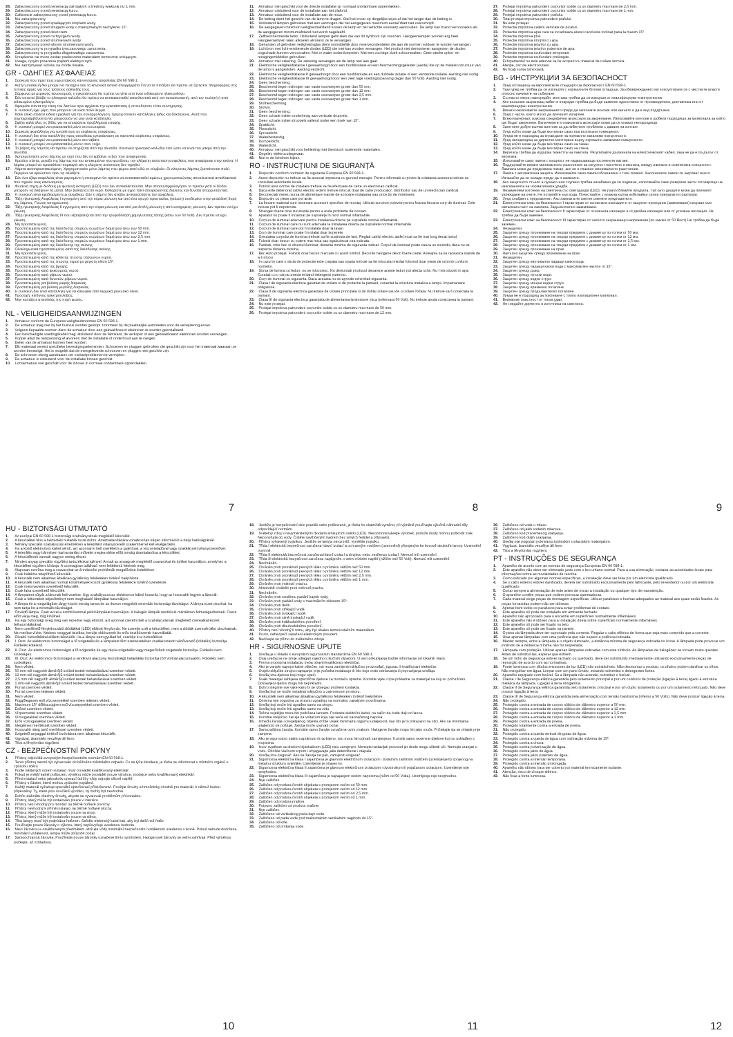28. Zabezpieczony przed penetracją ciał stałych o średnicy większej niż 1 mm.
29. Zabezpieczony przed penetracją kurzu.
30. Całkowicie zabezpieczony przed penetracją kurzu.
31. Nie zabezpieczony.
32. Zabezpieczony przed spadającymi kroplami wody.
33. Zabezpieczony przed strugami wody o maksymalnym nachyleniu 15°.
34. Zabezpieczony przed deszczem.
35. Zabezpieczony przed rozbryzgami wody.
36. Zabezpieczony przed strumieniami wody.
37. Zabezpieczony przed silnymi strumieniami wody.
38. Zabezpieczony w przypadku tymczasowego zanurzenia.
39. Zabezpieczony w przypadku dlugotrwałego zanurzenia.
40. Urządzenie nie może zostac powleczone materiałem termicznie izolującym.
41. Uwaga, ryzyko porażenia prądem elektrycznym.
42. Nie zatrzymywać wzroku na źródle światła.
GR - ΟΔΗΓΙΕΣ ΑΣΦΑΛΕΙΑΣ
1. Συσκευή που τηρεί τους ευρωπαϊκούς κανονισμούς ασφαλείας EN 60 598-1.
2. Αυτή η συσκευή δεν μπορεί να πεταχτεί σαν τα κανονικά αστικά απορρίμματα Για να τα πετάξετε θα πρέπει να ζητήσετε πληροφορίες στις τοπικές αρχές για τους τρόπους σύλλεξής τους.
3. Σύμφωνα με μερικούς κανονισμούς η εγκατάσταση θα πρέπει να γίνει από έναν ειδικευμένο ηλεκτρολόγο.
4. Εάν υποστεί βλάβη το ηλεκτρικό καλώδιο θα πρέπει να αντικατασταθεί αποκλειστικά από τον κατασκευαστή, από τον πωλητή ή από ειδικευμένο ηλεκτρολόγο.
5. Αφαιρείτε πάντα την τάση του δικτύου πριν αρχίσετε την εγκατάσταση ή οποιοδήποτε τύπο συντήρησης.
6. Η συσκευή έχει μέρη που μπορούν να είναι πολύ θερμά.
7. Κάθε υλικό απαιτεί ειδικά εργαλεία για την συναρμολόγηση. Χρησιμοποιείτε κατάλληλες βίδες και δακτύλιους. Αυτά που συμπεριλαμβάνονται θα μπορούσαν να μην είναι κατάλληλα.
8. Σφίξτε καλά όλες τις βίδες για να αποφύγετε προβλήματα επαφής.
9. Η συσκευή μπορεί να εγκατασταθεί μόνο στο εσωτερικό.
10. Συσκευή ακατάλληλη για τοποθέτηση σε εύφλεκτες επιφάνειες.
11. Η συσκευή δεν είναι κατάλληλη προς απευθείας εγκατάσταση σε κανονικά εύφλεκτες επιφάνειες.
12. Η συσκευή μπορεί να εγκατασταθεί μόνο στο ταβάνι.
13. Η συσκευή μπορεί να εγκατασταθεί μόνον στον τοίχο.
14. Το βάρος της λάμπας θα πρέπει να στηρίζεται από την αλυσίδα. Κανονικό ηλεκτρικό καλώδιο έτσι ώστε να είναι πιο μακρύ από την αλυσίδα.
15. Χρησιμοποιείτε μόνο λάμπες με ισχύ που δεν υπερβαίνει οι βατ που αναφέρονται.
16. Κρατάτε πάντα, μεταξύ της λάμπας και του αντικειμένου που φωτίζεται, την ελάχιστη απόσταση ασφαλείας που αναφέρεται στην εικόνα. Η λάμπα μπορεί να προκαλέσει πυρκαγιά εάν η ελάχιστη απόσταση δεν τηρηθεί.
17. Λάμπα αυτοπροστατευόμενη. Χρησιμοποιείτε μόνο λάμπες που φέρου αυτό εδώ το σύμβολο. Οι αλογόνες λάμπες ζεσταίνονται πολύ. Περιμένε να κρυώσουν πριν τις αλλάξετε.
18. Εάν ένα τζάμι ασφαλείας είναι ραγισμένο ή σπασμένο θα πρέπει να αντικατασταθεί αμέσως χρησιμοποιώντας αποκλειστικά ανταλλακτικά που τηρούν τους κανονισμούς.
19. Φωτεινή πηγή με διόδους με φωτεινή εκπομπή (LED) που δεν αντικαθίστούνται. Μην αποσυναρμολογήστε το προϊόν γιατί οι δίοδοι μπορούν να βλάψουν τα μάτια. Μην βυθίζεται στο νερό. Καθαρίστε με υγρό πανί αποφεύγοντας διαλυτές και δυνατά απορρυπαντικά.
20. Η συσκευή είναι εφοδιασμένη με ασφάλεια. Εάν η λάμπα δεν ανάβει αντικαταστήστε την ασφάλεια.
21. Τάξη ηλεκτρικής Ασφάλειας Ι εγγυημένη από την κύρια μόνωση και από ένα αγωγό προστασίας (γείωση) συνδεμένο στην μεταλλική δομή της λάμπας. Γείωση υποχρεωτική.
22. Τάξη ηλεκτρικής Ασφάλειας ΙΙ εγγυημένη από την κύρια μόνωση και από μια διπλή μόνωση ή από ενισχυμένη μόνωση. Δεν πρέπει να έχει γείωση.
23. Τάξη ηλεκτρικής Ασφάλειας ΙΙΙ που εξασφαλίζεται από την τροφοδότηση χαμηλώτατης τάσης (κάτω των 50 Volt). Δεν πρέπει να έχει γείωση.
24. Μη προστατευμένη.
25. Προστατευμένη κατά της διείσδυσης στερεών σωμάτων διαμέτρου άνω των 50 mm.
26. Προστατευμένη κατά της διείσδυσης στερεών σωμάτων διαμέτρου άνω των 12 mm.
27. Προστατευμένη κατά της διείσδυσης στερεών σωμάτων διαμέτρου άνω των 2,5 mm.
28. Προστατευμένη κατά της διείσδυσης στερεών σωμάτων διαμέτρου άνω των 1 mm.
29. Προστατευμένη κατά της διείσδυσης της σκόνης.
30. Ολοκληρωτικά προστατευμένη κατά της διείσδυσης σκόνης.
31. Μη προστατευμένη.
32. Προστατευμένη κατά της κάθετης πτώσης σταγώνων νερού.
33. Προστατευμένη κατά της πτώσης νερού με μέγιστη κλίση 15º.
34. Προστατευμένη κατά της βροχής.
35. Προστατευμένη κατά ψεκασμούς νερού.
36. Προστατευμένη κατά ρίψεων νερού.
37. Προστατευμένη κατά δυνατών ρίψεων νερού.
38. Προστατευμένη για βύθιση μικρής διάρκειας.
39. Προστατευμένη για βύθιση μεγάλης διαρκείας.
40. Η συσκευή δεν είναι κατάλληλη για να καλυφθεί από θερμικά μονωτικό υλικό.
41. Προσοχή, κίνδυνος ηλεκτροπληξίας.
42. Μην κοιτάζετε απευθείας την πηγή φωτός.
NL - VEILIGHEIDSAANWIJZINGEN
1. Armatuur conform de Europese veiligheidsnormen EN 60 598-1.
2. De armatuur mag niet bij het huisvuil worden gestopt. Informeer bij de plaatselijke autoriteiten voor de verwijdering ervan.
3. Volgens bepaalde normen dient de armatuur door een gekwalificeerd elektricien te worden geïnstalleerd.
4. Een beschadigde voedingskabel mag uitsluitend door de fabrikant, de verkoper of een gekwalificeerd elektricien worden vervangen.
5. Koppel altijd de netspanning af alvorens met de installatie of onderhoud aan te vangen.
6. Delen van de armatuur kunnen heet worden.
7. Elk materiaal vereist specifieke bevestigingselementen. Schroeven en pluggen gebruiken die geschikt zijn voor het materiaal waaraan ze worden bevestigd. Het is mogelijk dat de meegeleverde schroeven en pluggen niet geschikt zijn.
8. De schroeven stevig aandraaien om contactproblemen te vermijden.
9. De armatuur is uitsluitend voor de installatie binnen geschikt.
10. Lichtarmatuur niet geschikt voor de inbouw in normaal ontvlambare oppervlakken
7
11. Armatuur niet geschikt voor de directe installatie op normaal ontvlambare oppervlakken.
12. Armatuur uitsluitend voor de installatie aan het plafond.
13. Armatuur uitsluitend voor de installatie aan de muur.
14. De ketting dient het gewicht van de lamp te dragen. Stel het snoer op dergelijke wijze af dat het langer dan de ketting is.
15. Uitsluitend lampen gebruiken met een vermogen dat het aangegeven maximum aantal Watt niet overschrijdt.
16. De aangegeven minimum veiligheidsafstand tussen de lamp en het verlichte voorwerp aanhouden. De lamp kan brand veroorzaken als de aangegeven minimumafstand niet wordt nageleefd.
17. Zelfbeschermende lamp. Uitsluitend lampen gebruiken die van dit symbool zijn voorzien. Halogeenlampen worden erg heet. Halogeenlampen laten afkoelen alvorens ze te vervangen.
18. Gebarsten of gebroken veiligheidsglas dient onmiddellijk door reserveonderdelen die aan de normen voldoen te worden vervangen.
19. Lichtbron met licht-emitterende diodes (LED) die niet kan worden vervangen. Het product niet demonteren aangezien de diodes oogschade kunnen veroorzaken. Niet in water onderdompelen. Met een vochtige doek schoonmaken. Geen sterke oplos- en reinigingsmiddelen gebruiken.
20. Armatuur met zekering. De zekering vervangen als de lamp niet aan gaat.
21. Elektrische veiligheidsklasse I gewaarborgd door een hoofdisolatie en een beschermingsgeleider (aarde) die op de metalen structuur van de lamp is aangesloten. Aarding verplicht.
22. Elektrische veiligheidsklasse II gewaarborgd door een hoofdisolatie en een dubbele isolatie of een versterkte isolatie. Aarding niet nodig.
23. Elektrische veiligheidsklasse III gewaarborgd door een zeer lage voedingsspanning (lager dan 50 Volt). Aarding niet nodig.
24. Geen bescherming.
25. Beschermd tegen indringen van vaste voorwerpen groter dan 50 mm.
26. Beschermd tegen indringen van vaste voorwerpen groter dan 12 mm.
27. Beschermd tegen indringen van vaste voorwerpen groter dan 2,5 mm.
28. Beschermd tegen indringen van vaste voorwerpen groter dan 1 mm.
29. Stofbescherming.
30. Stofvrij.
31. Geen bescherming.
32. Geen schade indien onderhevig aan verticale druppels.
33. Geen schade indien druppels vallend onder een hoek van 15°.
34. Spatdicht.
35. Plensdicht.
36. Sproeidicht.
37. Waterbestendig.
38. Dompeldicht.
39. Waterdicht.
40. Armatuur niet geschikt voor bekleding met thermisch isolerende materialen.
41. Opgelet, elektrocutiegevaar.
42. Niet in de lichtbron kijken.
RO - INSTRUCŢIUNI DE SIGURANŢĂ
1. Dispozitiv conform normelor de siguranta Europene EN 60 598-1.
2. Acest dispozitiv nu trebuie sa fie aruncat impreuna cu gunoiul menajer. Pentru informatii cu privire la coletarea acestora trebuie sa consultati autoritatile locale.
3. Potrivit unor norme de instalare trebuie sa fie efectuate de catre un electrician calificat.
4. Daca este deteriorat cablul electric extern trebuie inlocuit doar de catre producator, distribuitor sau de un electrician calificat.
5. Deconectati mereu sursa de alimentare inainte de a incepe instalarea sau orice tip de intretinere.
6. Dispozitiv cu piese care pot arde.
7. La fiecare material sunt necesare accesorii specifice de montaj. Utilizati suruburi potrivite pentru fixarea fiecarui corp de iluminat. Cele incluse pot fi nepotrivite.
8. Strangeti foarte bine suruburile pentru a evita probleme de contact.
9. Aparatul nu poate fi încastrat pe suprafeţe în mod normal inflamabile.
10. Corpuri de iluminat adecvate pentru instalarea directa pe suprafete normal inflamabile.
11. Corpuri de iluminat care nu sunt adecvate la instalarea directa pe suprafete normal inflamabile.
12. Corpuri de iluminat care pot fi instalate doar la tavan.
13. Corp de iluminat care poate fi instalat doar la perete.
14. Greutatea corpului de iluminat trebuie sa fie sustinuta de lant. Reglati cablul electric astfel incat sa fie mai lung decat lantul.
15. Folositi doar becuri cu putere mai mica sau egala decat cea indicata.
16. Pastrati, intre bec si obiectul iluminat, distanta minima de siguranta indicat. Corpul de iluminat poate cauza un incendiu daca nu se respecta distanta minima.
17. Bec Auto protejat. Folositi doar becuri marcate cu acest simbol. Becurile halogene devin foarte calde. Asteapta sa se raceasca inainte de a-l inlocui.
18. In cazul in care o sticla de protectie este crapata sau sparta trebuie sa fie inlocuita imediat folosind doar piese de schimb conform normelor.
19. Sursa de lumina cu leduri, nu se inlocuiesc. Nu demontati produsul deoarece aceste leduri pot afecta ochii. Nu-l introduceti in apa. Curatati cu o carpa umeda evitand detergenti puternici.
20. Corp de iluminat cu siguranta. Daca aceasta nu se aprinde schimbati siguranta.
21. Clasa I de siguranta electrica garantat de izolare si de protectie la pamant, conectat la structura metalica a lampii. Impamantare obligatorie.
22. Clasa II de siguranta electrica garantata de izolare principala si de dubla izolare sau de o izolare fortata. Nu trebuie sa fi conectata la pamant.
23. Clasa III de siguranta electrica garantata de alimentarea la tensiune mica (inferioara 50 Volt). Nu trebuie avuta conectarea la pamant.
24. Nu este protejat.
25. Protejat impotriva patrunderii corpurilor solide cu un diametru mai mare de 50 mm.
26. Protejat impotriva patrunderii corpurilor solide cu un diametru mai mare de 12 mm.
8
27. Protejat impotriva patrunderii corpurilor solide cu un diametru mai mare de 2,5 mm.
28. Protejat impotriva patrunderii corpurilor solide cu un diametru mai mare de 1 mm.
29. Protejat impotriva patrunderii prafului.
30. Total protejat impotriva patrunderii prafului.
31. Nu este protejat.
32. Protectie impotriva caderii verticale de picaturi.
33. Protectie impotriva apei care se incadreaza atunci cand este inclinat pana la maxim 15°.
34. Protectie impotriva ploii.
35. Protectie impotriva stropirii cu apa.
36. Protectie impotriva jeturilor cu apa.
37. Protectie impotriva jeturilor puternice de apa.
38. Protectie impotriva scufundarii temporare
39. Protectie impotriva scufundarii prelungite.
40. Echipamentul nu este adecvat sa fie acoperit cu material de izolare termica.
41. Atenţie, risc de electrocutare.
42. Nu fixaţi sursa luminoasă.
BG - ИНСТРУКЦИИ ЗА БЕЗОПАСНОСТ
1. Уред отговарящ на европейските стандарти за безопасност EN 60 598-1.
2. Тази уред не трябва да се изхвърля с нормалните битови отпадъци. За обезвреждането му консултирате се с местните власти относно начините на събиране.
3. Съгласно някои разпоредби, монтажа трябва да се извърши от квалифициран електротехник.
4. Ако външния захранващ кабел е повреден трябва да бъде заменен единствено от производителя, доставчика или от квалифициран електротехник.
5. Винаги изключвайте захранването преди да започнете монтаж или какъвто и да е вид поддръжка.
6. Уред с части, които могат да причинят изгаряне.
7. Всеки материал, изисква специфични аксесоари за закрепване. Използвайте винтове и дюбели подходящи за материала за който ще бъдат закрепени. Включените в опаковката аксесоари може да се окажат неподходящи.
8. Затегнете добре всички винтове за да избегнете проблеми с даване на контакт.
9. Уред който може да бъде монтиран само във вътрешни помещения.
10. Уреда не е подходящ за вграждане на нормално запалими повърхности.
11. Уред неподходящ за директно монтиране върху нормално запалими повърхности.
12. Уред който може да бъде монтиран само на таван.
13. Уред който може да бъде монтиран само на стена.
14. Веригата трябва да издържа тежестта на лампата. Регулирайте дължината на електрическият кабел, така че да е по-дълъг от веригата.
15. Използвайте само лампи с мощност не надвишаваща посочените ватове.
16. Поддържайте винаги минималното разстояние за сигурност посочено в иконата, между лампата и осветената повърхност. Лампата може да предизвика пожар, ако не е спазено минималното разстояние.
17. Лампа с автоматична защита. Използвайте само лампи обозначени с този символ. Халогенните лампи се загряват много. Изчакайте да се охлади преди да я замените.
18. Ако защитното стъкло е пукнато или счупено трябва незабавно да се подмени, използвайте само резервни части отговарящи на изискванията на нормативната уредба.
19. Незаменяем източник на светлина със светодиоди (LED). Не разглобявайте продукта, тъй като диодите може да причинят увреждане на очите. Не потапяйте във вода. Почиствайте с влажна кърпа избягвайки силни препарати и разтвори.
20. Уред снабден с предпазител. Ако лампата не светне сменете предпазителя.
21. Електрически клас на безопасност I гарантиран от основната изолация и от защитен проводник (заземяване) свързан към металната част на лампата. Задължително заземяване.
22. Електрически клас на безопасност II гарантиран от основната изолация и от двойна изолация или от усилена изолация .Не трябва да бъде заземен.
23. Електрически клас на безопасност III гарантиран от ниското захранващо напрежение (по-малко от 50 Волт) Не трябва да бъде заземен.
24. Незащитен.
25. Защитен срещу проникване на твърди предмети с диаметър по-голям от 50 мм.
26. Защитен срещу проникване на твърди предмети с диаметър по-голям от 12 мм.
27. Защитен срещу проникване на твърди предмети с диаметър по-голям от 2,5 мм.
28. Защитен срещу проникване на твърди предмети с диаметър по-голям от 1 мм.
29. Защитен срещу проникване на прах.
30. Напълно защитен срещу проникване на прах.
31. Незащитен.
32. Защитен срещу вертикално падащи капки вода.
33. Защитен срещу падащи капки вода с максимален наклон от 15°.
34. Защитен срещу дъжд.
35. Защитен срещу пръски води.
36. Защитен срещу водни струи.
37. Защитен срещу мощни водни струи.
38. Защитен срещу временно потапяне.
39. Защитен срещу продължително потапяне.
40. Уреда не е подходящ за покриване с топло изолационен материал.
41. Внимание опастност от токов удар.
42. Не гледайте директно в източника на светлина.
9
HU - BIZTONSÁGI ÚTMUTATÓ
1. Az európai EN 60 598-1 biztonsági szabványoknak megfelelő készülék.
2. A készüléket tilos a háztartási hulladék közé dobni. Ártalmatlanítására vonatkozóan kérjen információt a helyi hatóságoknál.
3. Néhány speciális szabályozás értelmében a telepítést villanyszerelő szakemberrel kell elvégeztetni.
4. Ha a külső elektromos kábel sérült, azt azonnal ki kell cseréltetni a gyártóval, a viszonteladóval vagy szakképzett villanyszerelővel.
5. A telepítés vagy bármilyen karbantartási művelet megkezdése előtt mindig áramtalanítsa a készüléket.
6. A készüléknek vannak nagyon meleg részei.
7. Minden anyag speciális rögzítési tartozékokat igényel. Annak az anyagnak megfelelő csavarokat és tipliket használjon, amelyhez a készüléket rögzíteni kívánja. A csomagban található nem feltétlenül felelnek meg.
8. Alaposan szorítsa meg a csavarokat az érintkezési problémák megelőzése érdekében.
9. Csak beltérbe telepíthető készülék.
10. A készülék nem alkalmas általában gyúlékony felületeken történő beépítésre.
11. A készülék nem alkalmas normál körülmények között gyúlékony felületekre történő szerelésre.
12. Csak mennyezetre szerelhető készülék.
13. Csak falra szerelhető készülék.
14. A lámpatest súlyát a láncnak kell viselnie. Úgy szabályozza az elektromos kábel hosszát, hogy az hosszabb legyen a láncnál.
15. Csak a feltüntetett teljesítményt nem meghaladó lámpákat használjon.
16. A lámpa és a megvilágított tárgy között mindig tartsa be az ikonon megjelölt minimális biztonsági távolságot. A lámpa tüzet okozhat, ha nem tartja be a minimális távolságot.
17. Önvédő lámpa. Csak ezzel a szimbólummal jelölt lámpákat használjon. A halogén lámpák rendkívüli mértékben felmelegedhetnek. Csere előtt várja meg, míg kihűlnek.
18. Ha egy biztonsági üveg meg van repedve vagy eltörött, azt azonnal cserélni kell a szabályozásnak megfelelő cserealkatrészek felhasználásával.
19. Nem cserélhető fénykibocsátó diódákkal (LED) ellátott fényforrás. Ne szerelje szét a készüléket, mert a diódák szemsérülést okozhatnak. Ne merítse vízbe. Nedves ronggyal tisztítsa, kerülje oldószerek és erős tisztítószerek használatát.
20. Olvadó biztosítékkal ellátott készülék. Ha a lámpa nem gyullad fel, cserélje ki a biztosítékot.
21. I. Oszt. Az elektromos biztonságot a fő szigetelés és a lámpatest fém szerkezetéhez csatlakoztatott védővezető (földelés) biztosítja. Földelés kötelező.
22. II. Oszt. Az elektromos biztonságot a fő szigetelés és egy dupla szigetelés vagy megerősített szigetelés biztosítja. Földelés nem szükséges.
23. III. Oszt. Az elektromos biztonságot a rendkívül alacsony feszültségű betáplálás biztosítja (50 Voltnál alacsonyabb). Földelés nem szükséges.
24. Nem védett.
25. 50 mm-nél nagyobb átmérőjű szilárd testek behatolásával szemben védett.
26. 12 mm-nél nagyobb átmérőjű szilárd testek behatolásával szemben védett.
27. 2,5 mm-nél nagyobb átmérőjű szilárd testek behatolásával szemben védett.
28. 1 mm-nél nagyobb átmérőjű szilárd testek behatolásával szemben védett.
29. Porral szemben védett.
30. Porral szemben teljesen védett.
31. Nem védett.
32. Függőlegesen eső vízcseppekkel szemben teljesen védett.
33. Maximum 15º dőlésszögben eső vízcseppekkel szemben védett.
34. Esővel szemben védett.
35. Vízpermettel szemben védett.
36. Vízsugarakkal szemben védett.
37. Erős vízsugarakkal szemben védett.
38. Ideiglenes merítéssel szemben védett.
39. Hosszabb ideig tartó merítéssel szemben védett.
40. Szigetelő anyaggal történő burkolásra nem alkalmas készülék.
41. Vigyázat, áramütés veszélye áll fenn.
42. Tilos a fényforrást rögzíteni.
CZ - BEZPEČNOSTNÍ POKYNY
1. Přístroj odpovídá evropským bezpečnostním normám EN 60 598-1.
2. Tento přístroj nesmí být vyhazován do běžného městského odpadu. Co se týče likvidace, je třeba se informovat u místních orgánů o způsobu sběru.
3. Podle některých norem instalaci musí provádět kvalifikovaný elektrikář.
4. Pokud je vnější kabel poškozen, výměnu může provádět pouze výrobce, prodejce nebo kvalifikovaný elektrikář.
5. Před instalací nebo jakoukoliv operací údržby vždy odpojte síťové napětí.
6. Přístroj s částmi, které mohou způsobit popálení.
7. Každý materiál vyžaduje speciální upevňovací příslušenství. Použijte šrouby a hmoždinky vhodné pro materiál, k němuž budou připevněny. Ty, které jsou součástí výrobku, by mohly být nevhodné.
8. Dobře utáhněte všechny šrouby, abyste se vyvarovali problémům při kontaktu.
9. Přístroj, který může být instalován pouze v interiéru.
10. Přístroj není vhodný pro montáž na běžně hořlavé povrchy.
11. Přístroj nevhodný k přímé instalaci na běžně hořlavé plochy.
12. Přístroj, který může být instalován pouze na strop.
13. Přístroj, který může být instalován pouze na stěnu.
14. Tíha lampy musí být podpírána řetězem. Seřiďte elektrický kabel tak, aby byl delší než řetěz.
15. Používejte pouze žárovky o výkonu, který nepřevyšuje uvedenou hodnotu.
16. Mezi žárovkou a osvětlovaným předmětem udržujte vždy minimální bezpečnostní vzdálenost uvedenou v ikoně. Pokud nebude dodržena minimální vzdálenost, lampa může způsobit požár.
17. Samoochranná žárovka. Používejte pouze žárovky označené tímto symbolem. Halogenové žárovky se velmi zahřívají. Před výměnou počkejte, až zchladnou.
10
18. Jestliže je bezpečnostní sklo prasklé nebo poškozené, je třeba ho okamžitě vyměnit, při výměně používejte výlučně náhradní díly odpovídající normám.
19. Světelný zdroj s nevyměnitelnými diodami emitujícími světlo (LED). Nerozmontovávejte výrobek, protože diody mohou poškodit zrak. Neponořujte do vody. Čistěte navlhčeným hadrem bez silných ředidel a přípravků.
20. Přístroj vybavený pojistkou. Jestliže se lampa nerozsvítí, vyměňte pojistku.
21. Třída I elektrická bezpečnost zaručena hlavní izolací a ochranným vodičem (uzemnění) připojeným ke kovové struktuře lampy. Uzemnění povinné.
22. Třída II elektrická bezpečnost zaručena hlavní izolací a dvojitou nebo zesílenou izolací. Nemusí mít uzemnění.
23. Třída III elektrická bezpečnost zaručena napájením o velmi nízkém napětí (nižším než 50 Volt). Nemusí mít uzemnění.
24. Nechráněn.
25. Chráněn proti proniknutí pevných těles o průměru větším než 50 mm.
26. Chráněn proti proniknutí pevných těles o průměru větším než 12 mm.
27. Chráněn proti proniknutí pevných těles o průměru větším než 2,5 mm.
28. Chráněn proti proniknutí pevných těles o průměru větším než 1 mm.
29. Chráněn proti vniknutí prachu.
30. Absolutně chráněn proti vniknutí prachu.
31. Nechráněn.
32. Chráněn proti svislému padání kapek vody.
33. Chráněn proti padání vody s maximálním sklonem 15º.
34. Chráněn proti dešti.
35. Chráněn proti stříkající vodě.
36. Chráněn proti tryskající vodě.
37. Chráněn proti silně tryskající vodě.
38. Chráněn proti krátkodobému ponoření.
39. Chráněn proti dlouhodobému ponoření.
40. Přístroj není vhodný k tomu, aby byl obalen termoizolačním materiálem.
41. Pozor, nebezpečí zasažení elektrickým proudem.
42. Nedívejte se přímo do světelného zdroje.
HR - SIGURNOSNE UPUTE
1. Uređaj je u skladu s europskim sigurnosnim standardima EN 60 598-1.
2. Ovaj uređaj se ne smije odlagati zajedno s kućnim otpadom. U vezi prikupljanja tražite informacije od lokalnih vlasti.
3. Prema propisima instalaciju treba obaviti kvalificirani električar.
4. Ako je vanjski napojni kabel oštećen, isti mora zamijeniti isključivo proizvođač, trgovac ili kvalificirani električar.
5. Uvijek isključite strujno napajanje prije početka instalacije ili bilo koje vrste održavanja ili popravljanja uređaja.
6. Uređaj ima djelove koji mogu opeći.
7. Svaki materijal zahtijeva specifične djelove za montažu opreme. Koristite vijke i tipla prikladne za materijal na koji su pričvršćeni. Dostavljeni djelovi mogu biti neprikladni.
8. Dobro stegnite sve vijke kako bi se izbjegao problem kontakta.
9. Uređaj koji se može instalirati isključivo u zatvorenom prostoru.
10. A készülék nem alkalmas általában gyúlékony felületeken történő beépítésre.
11. Oprema nije pogodna za izravnu ugradnju na normalno zapaljivim površinama.
12. Uređaj koji može biti ugrađen samo na stropu.
13. Uređaj koji može biti ugrađen samo na zidu.
14. Težina svjetiljke mora biti podržana lancem. Podesite električni kabel, na način da bude dulji od lanca.
15. Koristite isključivo žarulje sa voltažom koja nije veća od naznačenog napona.
16. Između žarulje i osvijetljenog objekta držite uvijek minimalnu sigurnu udaljenost, kao što je to prikazano na slici. Ako se minimalna udaljenost ne poštuje, žarulja može izazvati požar.
17. Samozaštitna žarulja. Koristite samo žarulje označene ovim znakom. Halogene žarulje mogu biti jako vruće. Pričekajte da se ohlade prije zamjene.
18. Ako je sigurnosno staklo napuknuto ili razbijeno, isto mora biti odmah zamijenjeno. Koristiti samo rezervne dijelove koji su usklađeni s propisima.
19. Izvor svjetlosti sa diodom bljeskalicom (LED) nisu zamjenjivi. Nemojte rastavljati proizvod jer diode mogu oštetiti oči. Nemojte uranjati u vodu. Obrišite vlažnom krpom i izbjegavajte jake deterdžente i otapala.
20. Uređaj ima osigurač. Ako se žarulja ne pali, zamijeniti osigurač.
21. Sigurnosna električna klasa I zajamčena je glavnom električnom izolacijom i dodatnim zaštitnim vodičem (uzemljenjem) spojenog na metalnu strukturu svjetiljke. Uzemljenje je obavezno.
22. Sigurnosna električna klasa II zajamčena je glavnom električnom izolacijom i dvostrukom ili pojačanom izolacijom. Uzemljenje nije neophodno.
23. Sigurnosna električna klasa III zajamčena je napajanjem niskim naponima (nižim od 50 Volta). Uzemljenje nije neophodno.
24. Nije zaštićen
25. Zaštićen od prodora čvrstih objekata s promjerom većim od 50 mm.
26. Zaštićen od prodora čvrstih objekata s promjerom većim od 12 mm.
27. Zaštićen od prodora čvrstih objekata s promjerom većim od 2,5 mm.
28. Zaštićen od prodora čvrstih objekata s promjerom većim od 1 mm.
29. Zaštićen od prodora prašine.
30. Potpuno zaštićen od prodora prašine.
31. Nije zaštićen
32. Zaštićeno od vertikalnog pada kapi vode.
33. Zaštićeno od pada vode pod maksimalnim vertikalnim nagibom do 15°.
34. Zaštićeno od kiše.
35. Zaštićeno od prskanja vode.
11
36. Zaštićeno od vode u mlazu.
37. Zaštićeno od jakih vodenih mlazova.
38. Zaštićeno kod privremenog uranjanja.
39. Zaštićeno kod duljih uranjanja.
40. Uređaj nije pogodan pokrivanju toplinskim izolacijskim materijalom.
41. Vigyázat, áramütés veszélye áll fenn.
42. Tilos a fényforrást rögzíteni.
PT - INSTRUÇÕES DE SEGURANÇA
1. Aparelho de acordo com as normas de segurança Europeias EN 60 598-1.
2. Este aparelho não deve ser eliminado junto com o lixo urbano normal. Para a sua eliminação, contatar as autoridades locais para informações sobre as modalidades de recolha.
3. Como indicado por algumas normas específicas, a instalação deve ser feita por um eletricista qualificado.
4. Se o cabo externo estiver danificado, deverá ser substituído exclusivamente pelo fabricante, pelo revendedor ou por um eletricista qualificado.
5. Cortar sempre a alimentação de rede antes de iniciar a instalação ou qualquer tipo de manutenção.
6. O aparelho contém peças que podem provocar queimaduras.
7. Cada material exige peças de montagem específicas. Utilizar parafusos e buchas adequados ao material aos quais serão fixados. As peças fornecidas podem não ser idóneas.
8. Apertar bem todos os parafusos para evitar problemas de contato.
9. Este aparelho só pode ser instalado em ambiente fechado.
10. Aparelho não apropriado para o encastre em superfícies normalmente inflamáveis.
11. Este aparelho não é idóneo para a instalação direta sobre superfícies normalmente inflamáveis.
12. Este aparelho só pode ser fixado no teto.
13. Este aparelho só pode ser fixado na parede.
14. O peso da lâmpada deve ser suportado pela corrente. Regular o cabo elétrico de forma que seja mais comprido que a corrente.
15. Usar apenas lâmpadas com uma potência que não supere a potência indicada.
16. Manter sempre, entre a lâmpada e o objeto iluminado, a distância mínima de segurança indicada no ícone. A lâmpada pode provocar um incêndio se a distância mínima não for respeitada.
17. Lâmpada com proteção. Utilizar apenas lâmpadas indicadas com este símbolo. As lâmpadas de halogêneo se tornam muito quentes. Antes de substituí-las, esperar que esfriem.
18. Se um vidro de segurança estiver rachado ou quebrado, deve ser substituído imediatamente utilizando exclusivamente peças de reposição de acordo com as normativas.
19. Fonte luminosa com díodos emissores de luz (LED) não substituíveis. Não desmontar o produto, os díodos podem danificar os olhos. Não mergulhar em água. Limpar com um pano úmido, evitando solventes e detergentes fortes.
20. Aparelho equipado com fusível. Se a lâmpada não acender, substituir o fusível.
21. Classe I de Segurança elétrica garantida pelo isolamento principal e por um condutor de proteção (ligação à terra) ligado à estrutura metálica da lâmpada. Ligação à terra obrigatória.
22. Classe II de Segurança elétrica garantida pelo isolamento principal e por um duplo isolamento ou por um isolamento reforçado. Não deve possuir ligação à terra.
23. Classe III de Segurança elétrica garantida pela alimentação com tensão baixíssima (inferior a 50 Volts). Não deve possuir ligação à terra.
24. Não protegido.
25. Protegido contra a entrada de corpos sólidos de diâmetro superior a 50 mm.
26. Protegido contra a entrada de corpos sólidos de diâmetro superior a 12 mm.
27. Protegido contra a entrada de corpos sólidos de diâmetro superior a 2,5 mm.
28. Protegido contra a entrada de corpos sólidos de diâmetro superior a 1 mm.
29. Protegido contra a entrada de poeira.
30. Protegido totalmente contra a entrada de poeira.
31. Não protegido.
32. Protegido contra a queda vertical de gotas de água.
33. Protegido contra a queda de água com inclinação máxima de 15º.
34. Protegido contra a chuva.
35. Protegido contra pulverização de água.
36. Protegido contra jatos de água.
37. Protegido contra jatos potentes de água.
38. Protegido contra a imersão temporária.
39. Protegido contra a imersão prolongada.
40. Aparelho não idóneo para ser coberto por material termicamente isolante.
41. Atenção, risco de choque elétrico.
42. Não fixar a fonte luminosa.
12